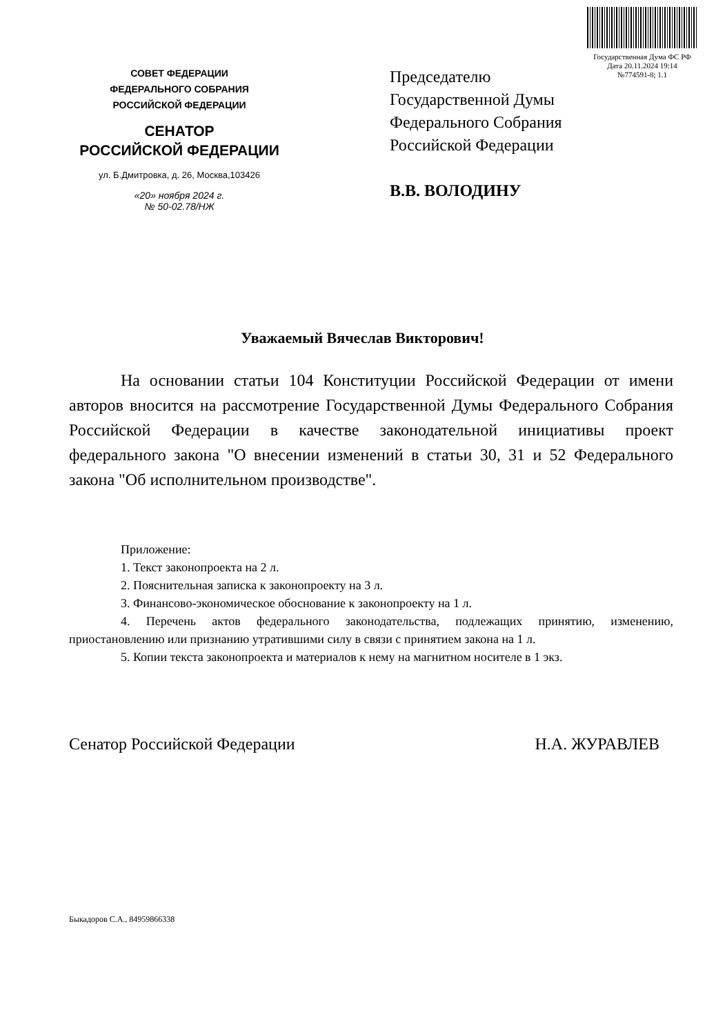Государственная Дума ФС РФ
Дата 20.11.2024 19:14
№774591-8; 1.1
СОВЕТ ФЕДЕРАЦИИ
ФЕДЕРАЛЬНОГО СОБРАНИЯ
РОССИЙСКОЙ ФЕДЕРАЦИИ
СЕНАТОР
РОССИЙСКОЙ ФЕДЕРАЦИИ
ул. Б.Дмитровка, д. 26, Москва,103426
«20» ноября 2024 г.
№ 50-02.78/НЖ
Председателю
Государственной Думы
Федерального Собрания
Российской Федерации
В.В. ВОЛОДИНУ
Уважаемый Вячеслав Викторович!
На основании статьи 104 Конституции Российской Федерации от имени авторов вносится на рассмотрение Государственной Думы Федерального Собрания Российской Федерации в качестве законодательной инициативы проект федерального закона "О внесении изменений в статьи 30, 31 и 52 Федерального закона "Об исполнительном производстве".
Приложение:
1. Текст законопроекта на 2 л.
2. Пояснительная записка к законопроекту на 3 л.
3. Финансово-экономическое обоснование к законопроекту на 1 л.
4. Перечень актов федерального законодательства, подлежащих принятию, изменению, приостановлению или признанию утратившими силу в связи с принятием закона на 1 л.
5. Копии текста законопроекта и материалов к нему на магнитном носителе в 1 экз.
Сенатор Российской Федерации Н.А. ЖУРАВЛЕВ
Быкадоров С.А., 84959866338